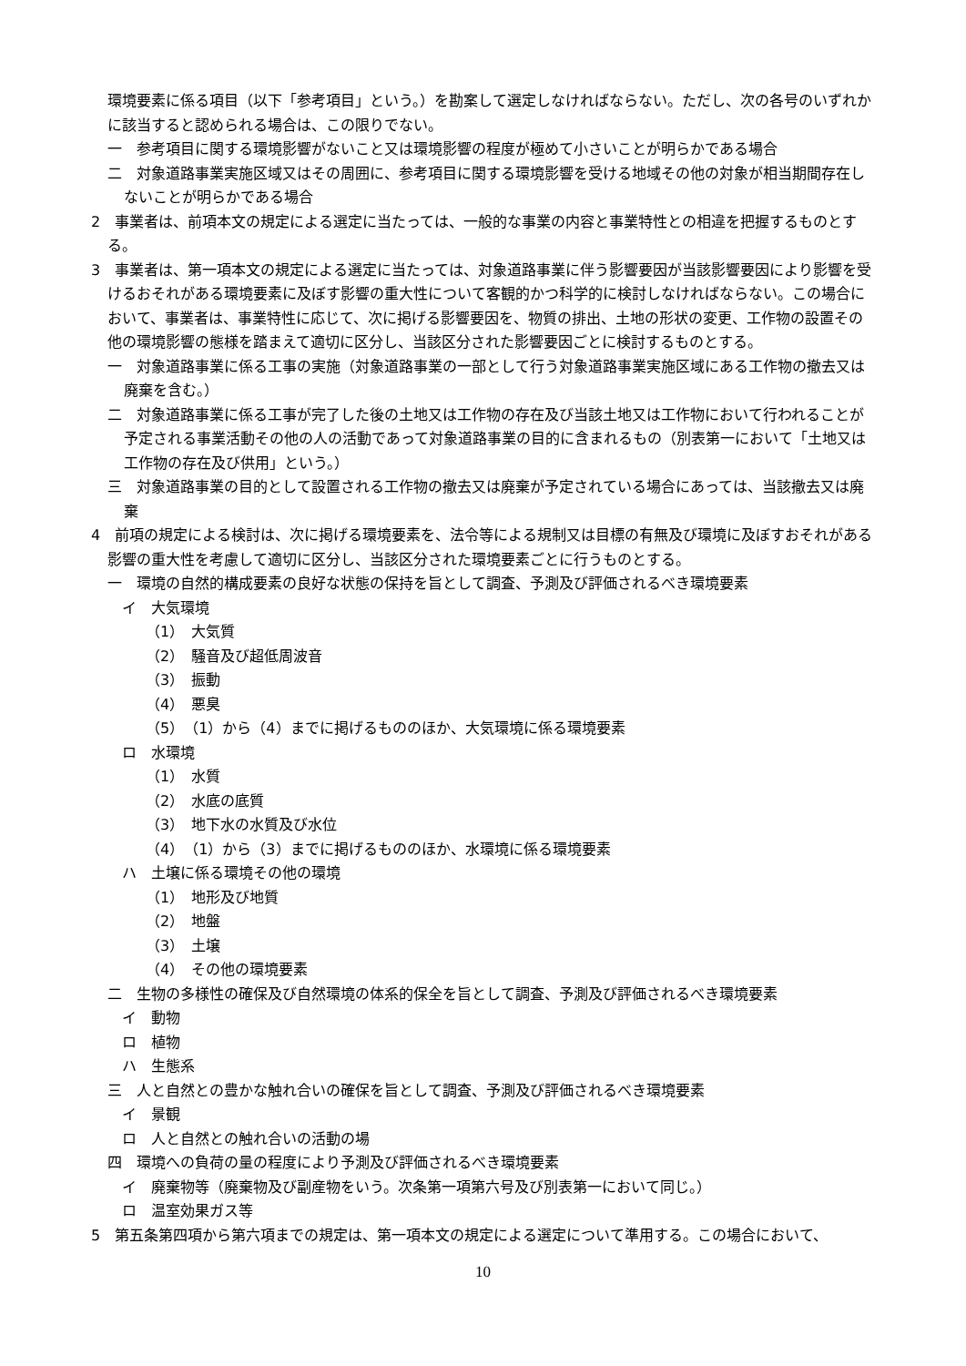環境要素に係る項目（以下「参考項目」という。）を勘案して選定しなければならない。ただし、次の各号のいずれかに該当すると認められる場合は、この限りでない。
一　参考項目に関する環境影響がないこと又は環境影響の程度が極めて小さいことが明らかである場合
二　対象道路事業実施区域又はその周囲に、参考項目に関する環境影響を受ける地域その他の対象が相当期間存在しないことが明らかである場合
2　事業者は、前項本文の規定による選定に当たっては、一般的な事業の内容と事業特性との相違を把握するものとする。
3　事業者は、第一項本文の規定による選定に当たっては、対象道路事業に伴う影響要因が当該影響要因により影響を受けるおそれがある環境要素に及ぼす影響の重大性について客観的かつ科学的に検討しなければならない。この場合において、事業者は、事業特性に応じて、次に掲げる影響要因を、物質の排出、土地の形状の変更、工作物の設置その他の環境影響の態様を踏まえて適切に区分し、当該区分された影響要因ごとに検討するものとする。
一　対象道路事業に係る工事の実施（対象道路事業の一部として行う対象道路事業実施区域にある工作物の撤去又は廃棄を含む。）
二　対象道路事業に係る工事が完了した後の土地又は工作物の存在及び当該土地又は工作物において行われることが予定される事業活動その他の人の活動であって対象道路事業の目的に含まれるもの（別表第一において「土地又は工作物の存在及び供用」という。）
三　対象道路事業の目的として設置される工作物の撤去又は廃棄が予定されている場合にあっては、当該撤去又は廃棄
4　前項の規定による検討は、次に掲げる環境要素を、法令等による規制又は目標の有無及び環境に及ぼすおそれがある影響の重大性を考慮して適切に区分し、当該区分された環境要素ごとに行うものとする。
一　環境の自然的構成要素の良好な状態の保持を旨として調査、予測及び評価されるべき環境要素
イ　大気環境
（1）　大気質
（2）　騒音及び超低周波音
（3）　振動
（4）　悪臭
（5）　（1）から（4）までに掲げるもののほか、大気環境に係る環境要素
ロ　水環境
（1）　水質
（2）　水底の底質
（3）　地下水の水質及び水位
（4）　（1）から（3）までに掲げるもののほか、水環境に係る環境要素
ハ　土壌に係る環境その他の環境
（1）　地形及び地質
（2）　地盤
（3）　土壌
（4）　その他の環境要素
二　生物の多様性の確保及び自然環境の体系的保全を旨として調査、予測及び評価されるべき環境要素
イ　動物
ロ　植物
ハ　生態系
三　人と自然との豊かな触れ合いの確保を旨として調査、予測及び評価されるべき環境要素
イ　景観
ロ　人と自然との触れ合いの活動の場
四　環境への負荷の量の程度により予測及び評価されるべき環境要素
イ　廃棄物等（廃棄物及び副産物をいう。次条第一項第六号及び別表第一において同じ。）
ロ　温室効果ガス等
5　第五条第四項から第六項までの規定は、第一項本文の規定による選定について準用する。この場合において、
10